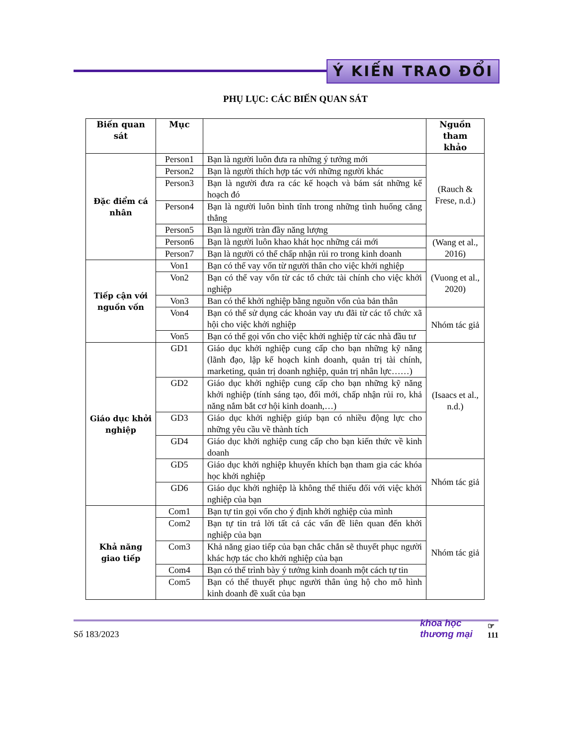Ý KIẾN TRAO ĐỔI
PHỤ LỤC: CÁC BIẾN QUAN SÁT
| Biến quan sát | Mục | | Nguồn tham khảo |
| --- | --- | --- | --- |
| Đặc điểm cá nhân | Person1 | Bạn là người luôn đưa ra những ý tưởng mới | (Rauch & Frese, n.d.) |
| | Person2 | Bạn là người thích hợp tác với những người khác | |
| | Person3 | Bạn là người đưa ra các kế hoạch và bám sát những kế hoạch đó | |
| | Person4 | Bạn là người luôn bình tĩnh trong những tình huống căng thẳng | |
| | Person5 | Bạn là người tràn đầy năng lượng | |
| | Person6 | Bạn là người luôn khao khát học những cái mới | (Wang et al., 2016) |
| | Person7 | Bạn là người có thể chấp nhận rủi ro trong kinh doanh | |
| Tiếp cận với nguồn vốn | Von1 | Bạn có thể vay vốn từ người thân cho việc khởi nghiệp | (Vuong et al., 2020) |
| | Von2 | Bạn có thể vay vốn từ các tổ chức tài chính cho việc khởi nghiệp | |
| | Von3 | Ban có thể khởi nghiệp bằng nguồn vốn của bản thân | |
| | Von4 | Bạn có thể sử dụng các khoản vay ưu đãi từ các tổ chức xã hội cho việc khởi nghiệp | Nhóm tác giả |
| | Von5 | Bạn có thể gọi vốn cho việc khởi nghiệp từ các nhà đầu tư | |
| Giáo dục khởi nghiệp | GD1 | Giáo dục khởi nghiệp cung cấp cho bạn những kỹ năng (lãnh đạo, lập kế hoạch kinh doanh, quản trị tài chính, marketing, quản trị doanh nghiệp, quản trị nhân lực……) | (Isaacs et al., n.d.) |
| | GD2 | Giáo dục khởi nghiệp cung cấp cho bạn những kỹ năng khởi nghiệp (tính sáng tạo, đổi mới, chấp nhận rủi ro, khả năng nắm bắt cơ hội kinh doanh,…) | |
| | GD3 | Giáo dục khởi nghiệp giúp bạn có nhiều động lực cho những yêu cầu về thành tích | |
| | GD4 | Giáo dục khởi nghiệp cung cấp cho bạn kiến thức về kinh doanh | |
| | GD5 | Giáo dục khởi nghiệp khuyến khích bạn tham gia các khóa học khởi nghiệp | Nhóm tác giả |
| | GD6 | Giáo dục khởi nghiệp là không thể thiếu đối với việc khởi nghiệp của bạn | |
| Khả năng giao tiếp | Com1 | Bạn tự tin gọi vốn cho ý định khởi nghiệp của mình | Nhóm tác giả |
| | Com2 | Bạn tự tin trả lời tất cả các vấn đề liên quan đến khởi nghiệp của bạn | |
| | Com3 | Khả năng giao tiếp của bạn chắc chắn sẽ thuyết phục người khác hợp tác cho khởi nghiệp của bạn | |
| | Com4 | Bạn có thể trình bày ý tưởng kinh doanh một cách tự tin | |
| | Com5 | Bạn có thể thuyết phục người thân ủng hộ cho mô hình kinh doanh đề xuất của bạn | |
Số 183/2023
khoa học
thương mại
☞
111